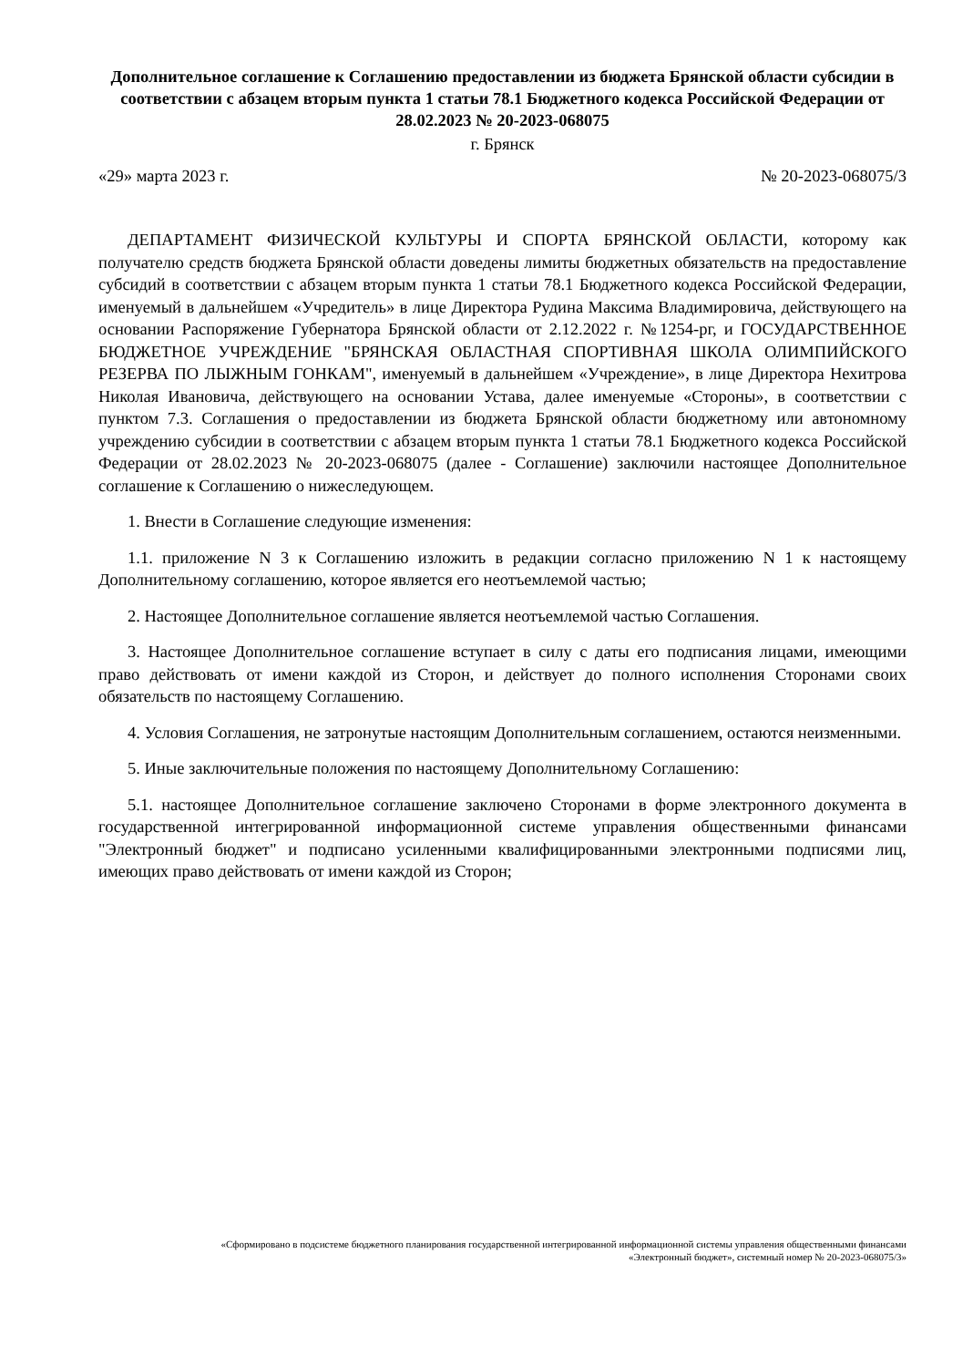Дополнительное соглашение к Соглашению предоставлении из бюджета Брянской области субсидии в соответствии с абзацем вторым пункта 1 статьи 78.1 Бюджетного кодекса Российской Федерации от 28.02.2023 № 20-2023-068075
г. Брянск
«29» марта 2023 г. № 20-2023-068075/3
ДЕПАРТАМЕНТ ФИЗИЧЕСКОЙ КУЛЬТУРЫ И СПОРТА БРЯНСКОЙ ОБЛАСТИ, которому как получателю средств бюджета Брянской области доведены лимиты бюджетных обязательств на предоставление субсидий в соответствии с абзацем вторым пункта 1 статьи 78.1 Бюджетного кодекса Российской Федерации, именуемый в дальнейшем «Учредитель» в лице Директора Рудина Максима Владимировича, действующего на основании Распоряжение Губернатора Брянской области от 2.12.2022 г. №1254-рг, и ГОСУДАРСТВЕННОЕ БЮДЖЕТНОЕ УЧРЕЖДЕНИЕ "БРЯНСКАЯ ОБЛАСТНАЯ СПОРТИВНАЯ ШКОЛА ОЛИМПИЙСКОГО РЕЗЕРВА ПО ЛЫЖНЫМ ГОНКАМ", именуемый в дальнейшем «Учреждение», в лице Директора Нехитрова Николая Ивановича, действующего на основании Устава, далее именуемые «Стороны», в соответствии с пунктом 7.3. Соглашения о предоставлении из бюджета Брянской области бюджетному или автономному учреждению субсидии в соответствии с абзацем вторым пункта 1 статьи 78.1 Бюджетного кодекса Российской Федерации от 28.02.2023 № 20-2023-068075 (далее - Соглашение) заключили настоящее Дополнительное соглашение к Соглашению о нижеследующем.
1. Внести в Соглашение следующие изменения:
1.1. приложение N 3 к Соглашению изложить в редакции согласно приложению N 1 к настоящему Дополнительному соглашению, которое является его неотъемлемой частью;
2. Настоящее Дополнительное соглашение является неотъемлемой частью Соглашения.
3. Настоящее Дополнительное соглашение вступает в силу с даты его подписания лицами, имеющими право действовать от имени каждой из Сторон, и действует до полного исполнения Сторонами своих обязательств по настоящему Соглашению.
4. Условия Соглашения, не затронутые настоящим Дополнительным соглашением, остаются неизменными.
5. Иные заключительные положения по настоящему Дополнительному Соглашению:
5.1. настоящее Дополнительное соглашение заключено Сторонами в форме электронного документа в государственной интегрированной информационной системе управления общественными финансами "Электронный бюджет" и подписано усиленными квалифицированными электронными подписями лиц, имеющих право действовать от имени каждой из Сторон;
«Сформировано в подсистеме бюджетного планирования государственной интегрированной информационной системы управления общественными финансами
«Электронный бюджет», системный номер № 20-2023-068075/3»